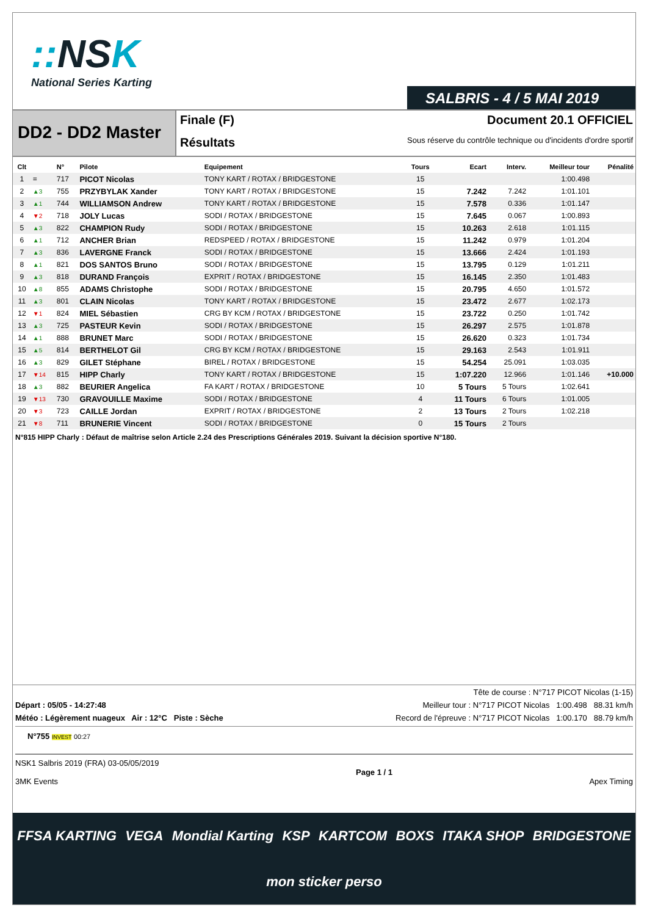:: NSK
National Series Karting
SALBRIS - 4 / 5 MAI 2019
DD2 - DD2 Master
Finale (F)
Résultats
Document 20.1 OFFICIEL
Sous réserve du contrôle technique ou d'incidents d'ordre sportif
| Clt | | N° | Pilote | Equipement | Tours | Ecart | Interv. | Meilleur tour | Pénalité |
| --- | --- | --- | --- | --- | --- | --- | --- | --- | --- |
| 1 | = | 717 | PICOT Nicolas | TONY KART / ROTAX / BRIDGESTONE | 15 | | | 1:00.498 | |
| 2 | ▲3 | 755 | PRZYBYLAK Xander | TONY KART / ROTAX / BRIDGESTONE | 15 | 7.242 | 7.242 | 1:01.101 | |
| 3 | ▲1 | 744 | WILLIAMSON Andrew | TONY KART / ROTAX / BRIDGESTONE | 15 | 7.578 | 0.336 | 1:01.147 | |
| 4 | ▼2 | 718 | JOLY Lucas | SODI / ROTAX / BRIDGESTONE | 15 | 7.645 | 0.067 | 1:00.893 | |
| 5 | ▲3 | 822 | CHAMPION Rudy | SODI / ROTAX / BRIDGESTONE | 15 | 10.263 | 2.618 | 1:01.115 | |
| 6 | ▲1 | 712 | ANCHER Brian | REDSPEED / ROTAX / BRIDGESTONE | 15 | 11.242 | 0.979 | 1:01.204 | |
| 7 | ▲3 | 836 | LAVERGNE Franck | SODI / ROTAX / BRIDGESTONE | 15 | 13.666 | 2.424 | 1:01.193 | |
| 8 | ▲1 | 821 | DOS SANTOS Bruno | SODI / ROTAX / BRIDGESTONE | 15 | 13.795 | 0.129 | 1:01.211 | |
| 9 | ▲3 | 818 | DURAND François | EXPRIT / ROTAX / BRIDGESTONE | 15 | 16.145 | 2.350 | 1:01.483 | |
| 10 | ▲8 | 855 | ADAMS Christophe | SODI / ROTAX / BRIDGESTONE | 15 | 20.795 | 4.650 | 1:01.572 | |
| 11 | ▲3 | 801 | CLAIN Nicolas | TONY KART / ROTAX / BRIDGESTONE | 15 | 23.472 | 2.677 | 1:02.173 | |
| 12 | ▼1 | 824 | MIEL Sébastien | CRG BY KCM / ROTAX / BRIDGESTONE | 15 | 23.722 | 0.250 | 1:01.742 | |
| 13 | ▲3 | 725 | PASTEUR Kevin | SODI / ROTAX / BRIDGESTONE | 15 | 26.297 | 2.575 | 1:01.878 | |
| 14 | ▲1 | 888 | BRUNET Marc | SODI / ROTAX / BRIDGESTONE | 15 | 26.620 | 0.323 | 1:01.734 | |
| 15 | ▲5 | 814 | BERTHELOT Gil | CRG BY KCM / ROTAX / BRIDGESTONE | 15 | 29.163 | 2.543 | 1:01.911 | |
| 16 | ▲3 | 829 | GILET Stéphane | BIREL / ROTAX / BRIDGESTONE | 15 | 54.254 | 25.091 | 1:03.035 | |
| 17 | ▼14 | 815 | HIPP Charly | TONY KART / ROTAX / BRIDGESTONE | 15 | 1:07.220 | 12.966 | 1:01.146 | +10.000 |
| 18 | ▲3 | 882 | BEURIER Angelica | FA KART / ROTAX / BRIDGESTONE | 10 | 5 Tours | 5 Tours | 1:02.641 | |
| 19 | ▼13 | 730 | GRAVOUILLE Maxime | SODI / ROTAX / BRIDGESTONE | 4 | 11 Tours | 6 Tours | 1:01.005 | |
| 20 | ▼3 | 723 | CAILLE Jordan | EXPRIT / ROTAX / BRIDGESTONE | 2 | 13 Tours | 2 Tours | 1:02.218 | |
| 21 | ▼8 | 711 | BRUNERIE Vincent | SODI / ROTAX / BRIDGESTONE | 0 | 15 Tours | 2 Tours | | |
N°815 HIPP Charly : Défaut de maîtrise selon Article 2.24 des Prescriptions Générales 2019. Suivant la décision sportive N°180.
Tête de course : N°717 PICOT Nicolas (1-15)
Départ : 05/05 - 14:27:48 Meilleur tour : N°717 PICOT Nicolas 1:00.498 88.31 km/h
Météo : Légèrement nuageux Air : 12°C Piste : Sèche Record de l'épreuve : N°717 PICOT Nicolas 1:00.170 88.79 km/h
N°755 INVEST 00:27
NSK1 Salbris 2019 (FRA) 03-05/05/2019
3MK Events
Page 1 / 1 Apex Timing
FFSA KARTING VEGA Mondial Karting KSP KARTCOM BOXS ITAKA SHOP BRIDGESTONE mon sticker perso